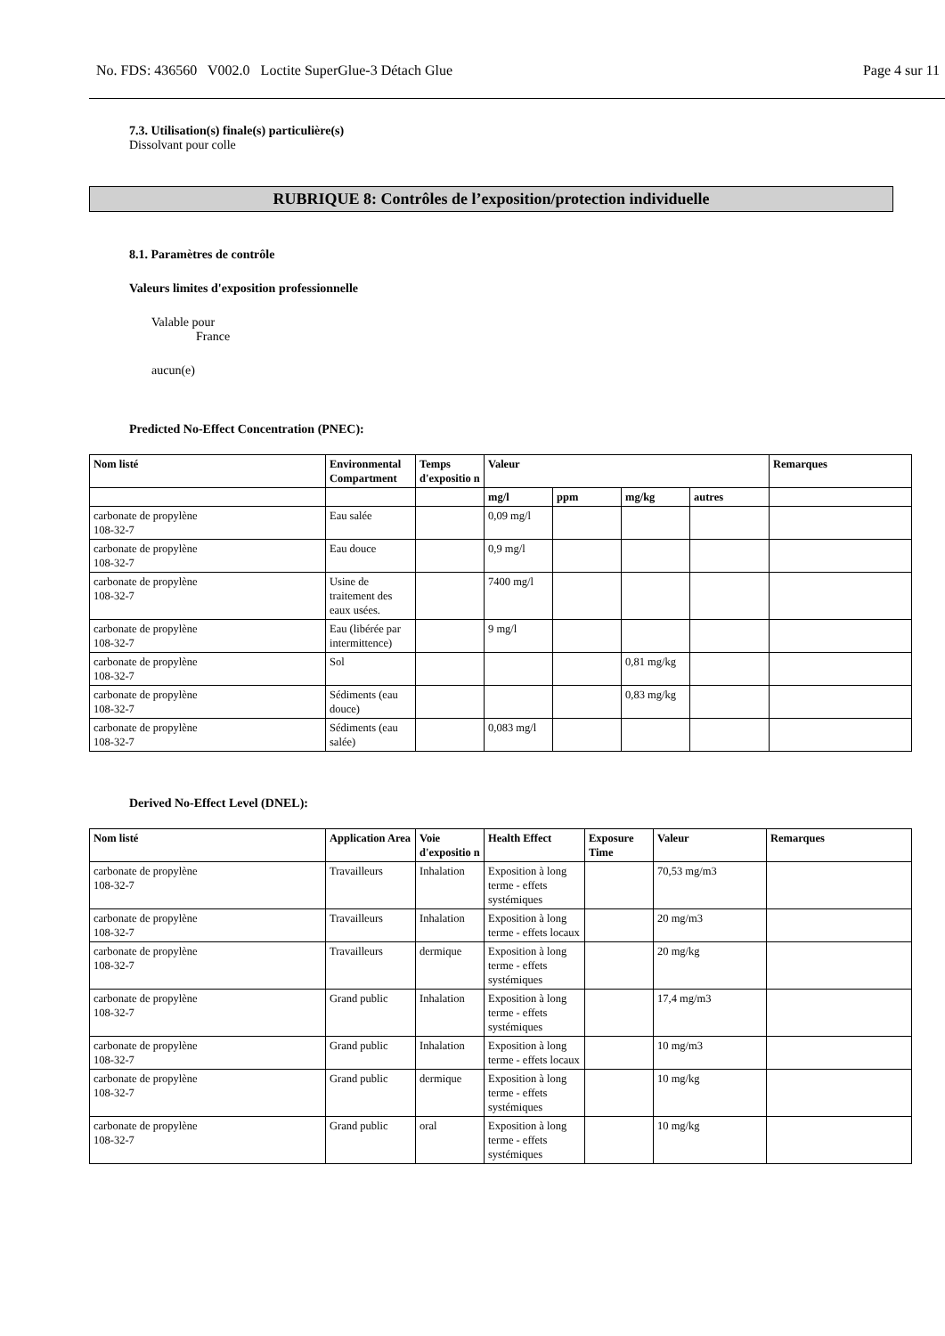No. FDS: 436560 V002.0 Loctite SuperGlue-3 Détach Glue Page 4 sur 11
7.3. Utilisation(s) finale(s) particulière(s)
Dissolvant pour colle
RUBRIQUE 8: Contrôles de l’exposition/protection individuelle
8.1. Paramètres de contrôle
Valeurs limites d'exposition professionnelle
Valable pour
France
aucun(e)
Predicted No-Effect Concentration (PNEC):
| Nom listé | Environmental Compartment | Temps d'expositio n | Valeur | | | | Remarques |
| --- | --- | --- | --- | --- | --- | --- | --- |
| | | | mg/l | ppm | mg/kg | autres | |
| carbonate de propylène 108-32-7 | Eau salée | | 0,09 mg/l | | | | |
| carbonate de propylène 108-32-7 | Eau douce | | 0,9 mg/l | | | | |
| carbonate de propylène 108-32-7 | Usine de traitement des eaux usées. | | 7400 mg/l | | | | |
| carbonate de propylène 108-32-7 | Eau (libérée par intermittence) | | 9 mg/l | | | | |
| carbonate de propylène 108-32-7 | Sol | | | | 0,81 mg/kg | | |
| carbonate de propylène 108-32-7 | Sédiments (eau douce) | | | | 0,83 mg/kg | | |
| carbonate de propylène 108-32-7 | Sédiments (eau salée) | | 0,083 mg/l | | | | |
Derived No-Effect Level (DNEL):
| Nom listé | Application Area | Voie d'expositio n | Health Effect | Exposure Time | Valeur | Remarques |
| --- | --- | --- | --- | --- | --- | --- |
| carbonate de propylène 108-32-7 | Travailleurs | Inhalation | Exposition à long terme - effets systémiques | | 70,53 mg/m3 | |
| carbonate de propylène 108-32-7 | Travailleurs | Inhalation | Exposition à long terme - effets locaux | | 20 mg/m3 | |
| carbonate de propylène 108-32-7 | Travailleurs | dermique | Exposition à long terme - effets systémiques | | 20 mg/kg | |
| carbonate de propylène 108-32-7 | Grand public | Inhalation | Exposition à long terme - effets systémiques | | 17,4 mg/m3 | |
| carbonate de propylène 108-32-7 | Grand public | Inhalation | Exposition à long terme - effets locaux | | 10 mg/m3 | |
| carbonate de propylène 108-32-7 | Grand public | dermique | Exposition à long terme - effets systémiques | | 10 mg/kg | |
| carbonate de propylène 108-32-7 | Grand public | oral | Exposition à long terme - effets systémiques | | 10 mg/kg | |